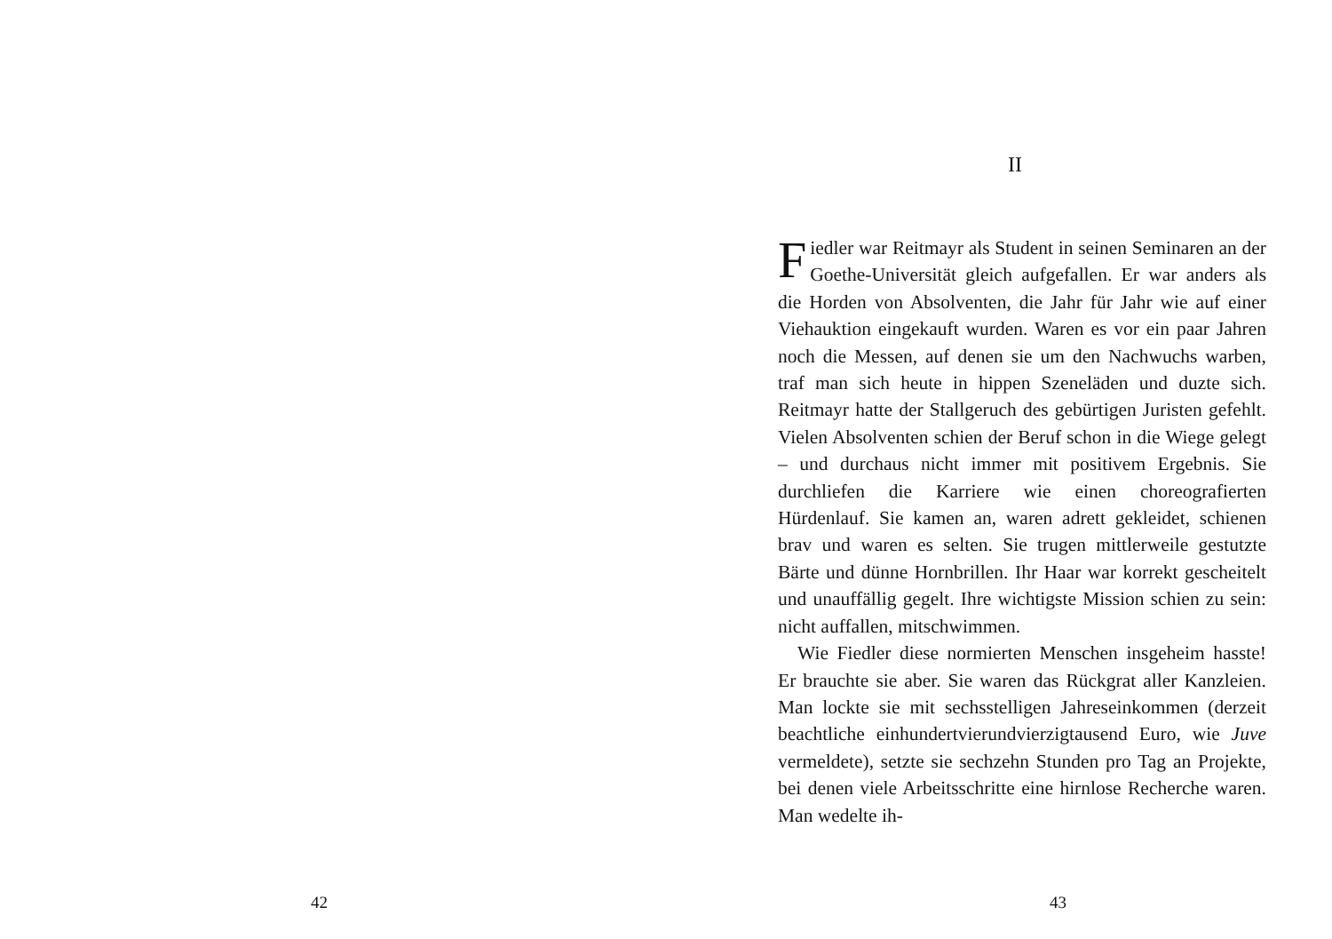42
II
Fiedler war Reitmayr als Student in seinen Seminaren an der Goethe-Universität gleich aufgefallen. Er war anders als die Horden von Absolventen, die Jahr für Jahr wie auf einer Viehauktion eingekauft wurden. Waren es vor ein paar Jahren noch die Messen, auf denen sie um den Nachwuchs warben, traf man sich heute in hippen Szeneläden und duzte sich. Reitmayr hatte der Stallgeruch des gebürtigen Juristen gefehlt. Vielen Absolventen schien der Beruf schon in die Wiege gelegt – und durchaus nicht immer mit positivem Ergebnis. Sie durchliefen die Karriere wie einen choreografierten Hürdenlauf. Sie kamen an, waren adrett gekleidet, schienen brav und waren es selten. Sie trugen mittlerweile gestutzte Bärte und dünne Hornbrillen. Ihr Haar war korrekt gescheitelt und unauffällig gegelt. Ihre wichtigste Mission schien zu sein: nicht auffallen, mitschwimmen.
Wie Fiedler diese normierten Menschen insgeheim hasste! Er brauchte sie aber. Sie waren das Rückgrat aller Kanzleien. Man lockte sie mit sechsstelligen Jahreseinkommen (derzeit beachtliche einhundertvierundvierzigtausend Euro, wie Juve vermeldete), setzte sie sechzehn Stunden pro Tag an Projekte, bei denen viele Arbeitsschritte eine hirnlose Recherche waren. Man wedelte ih-
43